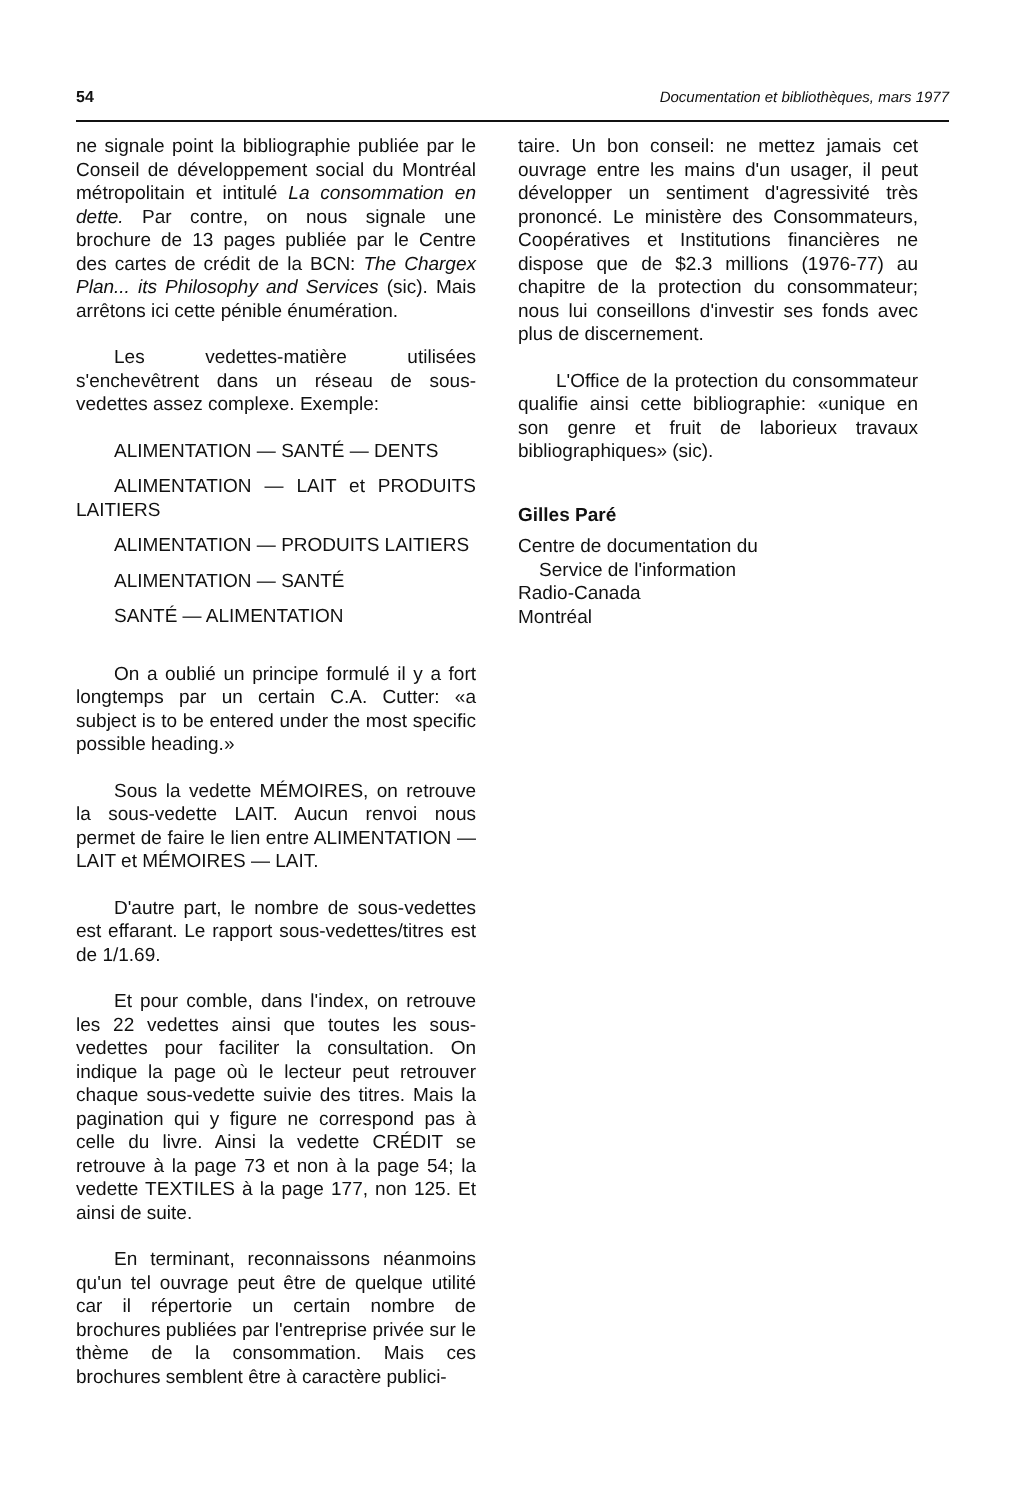54 Documentation et bibliothèques, mars 1977
ne signale point la bibliographie publiée par le Conseil de développement social du Montréal métropolitain et intitulé La consommation en dette. Par contre, on nous signale une brochure de 13 pages publiée par le Centre des cartes de crédit de la BCN: The Chargex Plan... its Philosophy and Services (sic). Mais arrêtons ici cette pénible énumération.
Les vedettes-matière utilisées s'enchevêtrent dans un réseau de sous-vedettes assez complexe. Exemple:
ALIMENTATION — SANTÉ — DENTS
ALIMENTATION — LAIT et PRODUITS LAITIERS
ALIMENTATION — PRODUITS LAITIERS
ALIMENTATION — SANTÉ
SANTÉ — ALIMENTATION
On a oublié un principe formulé il y a fort longtemps par un certain C.A. Cutter: «a subject is to be entered under the most specific possible heading.»
Sous la vedette MÉMOIRES, on retrouve la sous-vedette LAIT. Aucun renvoi nous permet de faire le lien entre ALIMENTATION — LAIT et MÉMOIRES — LAIT.
D'autre part, le nombre de sous-vedettes est effarant. Le rapport sous-vedettes/titres est de 1/1.69.
Et pour comble, dans l'index, on retrouve les 22 vedettes ainsi que toutes les sous-vedettes pour faciliter la consultation. On indique la page où le lecteur peut retrouver chaque sous-vedette suivie des titres. Mais la pagination qui y figure ne correspond pas à celle du livre. Ainsi la vedette CRÉDIT se retrouve à la page 73 et non à la page 54; la vedette TEXTILES à la page 177, non 125. Et ainsi de suite.
En terminant, reconnaissons néanmoins qu'un tel ouvrage peut être de quelque utilité car il répertorie un certain nombre de brochures publiées par l'entreprise privée sur le thème de la consommation. Mais ces brochures semblent être à caractère publici-
taire. Un bon conseil: ne mettez jamais cet ouvrage entre les mains d'un usager, il peut développer un sentiment d'agressivité très prononcé. Le ministère des Consommateurs, Coopératives et Institutions financières ne dispose que de $2.3 millions (1976-77) au chapitre de la protection du consommateur; nous lui conseillons d'investir ses fonds avec plus de discernement.
L'Office de la protection du consommateur qualifie ainsi cette bibliographie: «unique en son genre et fruit de laborieux travaux bibliographiques» (sic).
Gilles Paré
Centre de documentation du
Service de l'information
Radio-Canada
Montréal